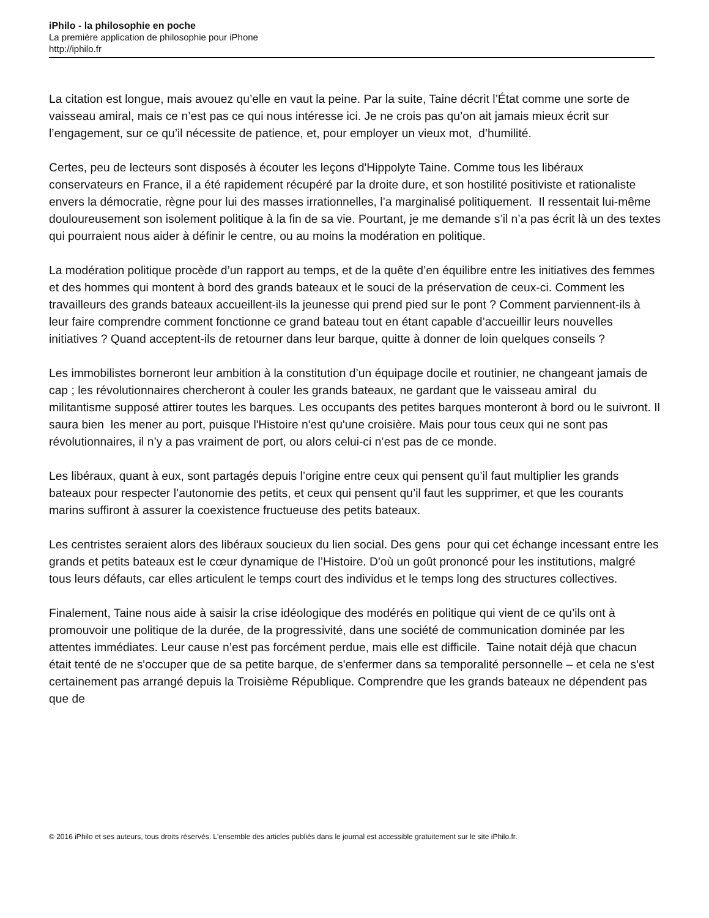iPhilo - la philosophie en poche
La première application de philosophie pour iPhone
http://iphilo.fr
La citation est longue, mais avouez qu’elle en vaut la peine. Par la suite, Taine décrit l’État comme une sorte de vaisseau amiral, mais ce n’est pas ce qui nous intéresse ici. Je ne crois pas qu’on ait jamais mieux écrit sur l’engagement, sur ce qu’il nécessite de patience, et, pour employer un vieux mot, d’humilité.
Certes, peu de lecteurs sont disposés à écouter les leçons d'Hippolyte Taine. Comme tous les libéraux conservateurs en France, il a été rapidement récupéré par la droite dure, et son hostilité positiviste et rationaliste envers la démocratie, règne pour lui des masses irrationnelles, l’a marginalisé politiquement. Il ressentait lui-même douloureusement son isolement politique à la fin de sa vie. Pourtant, je me demande s’il n’a pas écrit là un des textes qui pourraient nous aider à définir le centre, ou au moins la modération en politique.
La modération politique procède d’un rapport au temps, et de la quête d’en équilibre entre les initiatives des femmes et des hommes qui montent à bord des grands bateaux et le souci de la préservation de ceux-ci. Comment les travailleurs des grands bateaux accueillent-ils la jeunesse qui prend pied sur le pont ? Comment parviennent-ils à leur faire comprendre comment fonctionne ce grand bateau tout en étant capable d’accueillir leurs nouvelles initiatives ? Quand acceptent-ils de retourner dans leur barque, quitte à donner de loin quelques conseils ?
Les immobilistes borneront leur ambition à la constitution d’un équipage docile et routinier, ne changeant jamais de cap ; les révolutionnaires chercheront à couler les grands bateaux, ne gardant que le vaisseau amiral du militantisme supposé attirer toutes les barques. Les occupants des petites barques monteront à bord ou le suivront. Il saura bien les mener au port, puisque l'Histoire n'est qu'une croisière. Mais pour tous ceux qui ne sont pas révolutionnaires, il n’y a pas vraiment de port, ou alors celui-ci n’est pas de ce monde.
Les libéraux, quant à eux, sont partagés depuis l’origine entre ceux qui pensent qu’il faut multiplier les grands bateaux pour respecter l’autonomie des petits, et ceux qui pensent qu’il faut les supprimer, et que les courants marins suffiront à assurer la coexistence fructueuse des petits bateaux.
Les centristes seraient alors des libéraux soucieux du lien social. Des gens pour qui cet échange incessant entre les grands et petits bateaux est le cœur dynamique de l’Histoire. D'où un goût prononcé pour les institutions, malgré tous leurs défauts, car elles articulent le temps court des individus et le temps long des structures collectives.
Finalement, Taine nous aide à saisir la crise idéologique des modérés en politique qui vient de ce qu’ils ont à promouvoir une politique de la durée, de la progressivité, dans une société de communication dominée par les attentes immédiates. Leur cause n’est pas forcément perdue, mais elle est difficile. Taine notait déjà que chacun était tenté de ne s'occuper que de sa petite barque, de s'enfermer dans sa temporalité personnelle – et cela ne s'est certainement pas arrangé depuis la Troisième République. Comprendre que les grands bateaux ne dépendent pas que de
© 2016 iPhilo et ses auteurs, tous droits réservés. L'ensemble des articles publiés dans le journal est accessible gratuitement sur le site iPhilo.fr.